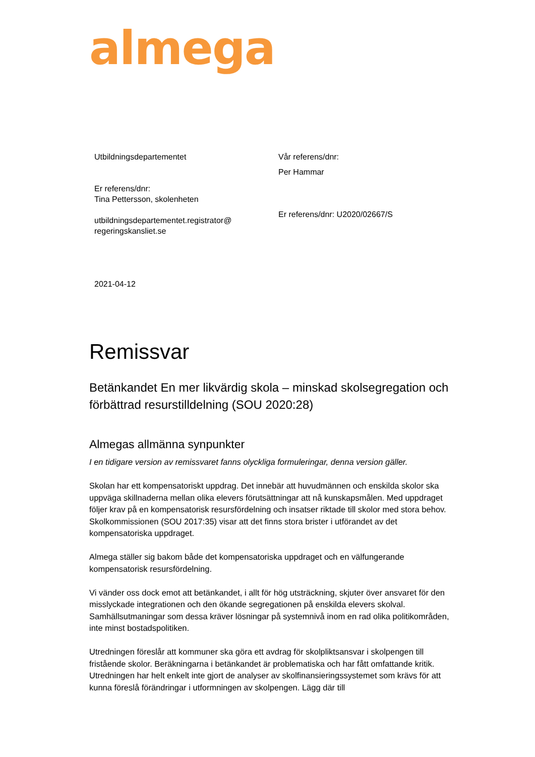almega
Utbildningsdepartementet
Er referens/dnr:
Tina Pettersson, skolenheten
utbildningsdepartementet.registrator@
regeringskansliet.se
2021-04-12
Vår referens/dnr:
Per Hammar
Er referens/dnr: U2020/02667/S
Remissvar
Betänkandet En mer likvärdig skola – minskad skolsegregation och förbättrad resurstilldelning (SOU 2020:28)
Almegas allmänna synpunkter
I en tidigare version av remissvaret fanns olyckliga formuleringar, denna version gäller.
Skolan har ett kompensatoriskt uppdrag. Det innebär att huvudmännen och enskilda skolor ska uppväga skillnaderna mellan olika elevers förutsättningar att nå kunskapsmålen. Med uppdraget följer krav på en kompensatorisk resursfördelning och insatser riktade till skolor med stora behov. Skolkommissionen (SOU 2017:35) visar att det finns stora brister i utförandet av det kompensatoriska uppdraget.
Almega ställer sig bakom både det kompensatoriska uppdraget och en välfungerande kompensatorisk resursfördelning.
Vi vänder oss dock emot att betänkandet, i allt för hög utsträckning, skjuter över ansvaret för den misslyckade integrationen och den ökande segregationen på enskilda elevers skolval. Samhällsutmaningar som dessa kräver lösningar på systemnivå inom en rad olika politikområden, inte minst bostadspolitiken.
Utredningen föreslår att kommuner ska göra ett avdrag för skolpliktsansvar i skolpengen till fristående skolor. Beräkningarna i betänkandet är problematiska och har fått omfattande kritik. Utredningen har helt enkelt inte gjort de analyser av skolfinansieringssystemet som krävs för att kunna föreslå förändringar i utformningen av skolpengen. Lägg där till